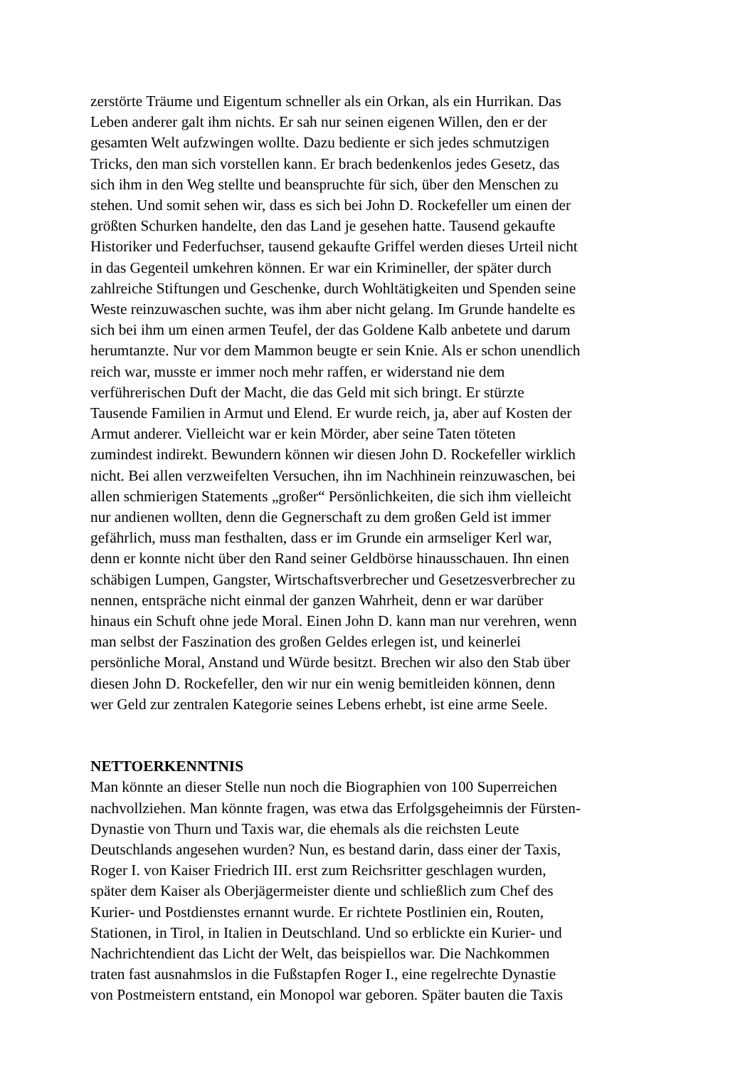zerstörte Träume und Eigentum schneller als ein Orkan, als ein Hurrikan. Das
Leben anderer galt ihm nichts. Er sah nur seinen eigenen Willen, den er der
gesamten Welt aufzwingen wollte. Dazu bediente er sich jedes schmutzigen
Tricks, den man sich vorstellen kann. Er brach bedenkenlos jedes Gesetz, das
sich ihm in den Weg stellte und beanspruchte für sich, über den Menschen zu
stehen. Und somit sehen wir, dass es sich bei John D. Rockefeller um einen der
größten Schurken handelte, den das Land je gesehen hatte. Tausend gekaufte
Historiker und Federfuchser, tausend gekaufte Griffel werden dieses Urteil nicht
in das Gegenteil umkehren können. Er war ein Krimineller, der später durch
zahlreiche Stiftungen und Geschenke, durch Wohltätigkeiten und Spenden seine
Weste reinzuwaschen suchte, was ihm aber nicht gelang. Im Grunde handelte es
sich bei ihm um einen armen Teufel, der das Goldene Kalb anbetete und darum
herumtanzte. Nur vor dem Mammon beugte er sein Knie. Als er schon unendlich
reich war, musste er immer noch mehr raffen, er widerstand nie dem
verführerischen Duft der Macht, die das Geld mit sich bringt. Er stürzte
Tausende Familien in Armut und Elend. Er wurde reich, ja, aber auf Kosten der
Armut anderer. Vielleicht war er kein Mörder, aber seine Taten töteten
zumindest indirekt. Bewundern können wir diesen John D. Rockefeller wirklich
nicht. Bei allen verzweifelten Versuchen, ihn im Nachhinein reinzuwaschen, bei
allen schmierigen Statements „großer“ Persönlichkeiten, die sich ihm vielleicht
nur andienen wollten, denn die Gegnerschaft zu dem großen Geld ist immer
gefährlich, muss man festhalten, dass er im Grunde ein armseliger Kerl war,
denn er konnte nicht über den Rand seiner Geldbörse hinausschauen. Ihn einen
schäbigen Lumpen, Gangster, Wirtschaftsverbrecher und Gesetzesverbrecher zu
nennen, entspräche nicht einmal der ganzen Wahrheit, denn er war darüber
hinaus ein Schuft ohne jede Moral. Einen John D. kann man nur verehren, wenn
man selbst der Faszination des großen Geldes erlegen ist, und keinerlei
persönliche Moral, Anstand und Würde besitzt. Brechen wir also den Stab über
diesen John D. Rockefeller, den wir nur ein wenig bemitleiden können, denn
wer Geld zur zentralen Kategorie seines Lebens erhebt, ist eine arme Seele.
NETTOERKENNTNIS
Man könnte an dieser Stelle nun noch die Biographien von 100 Superreichen
nachvollziehen. Man könnte fragen, was etwa das Erfolgsgeheimnis der Fürsten-
Dynastie von Thurn und Taxis war, die ehemals als die reichsten Leute
Deutschlands angesehen wurden? Nun, es bestand darin, dass einer der Taxis,
Roger I. von Kaiser Friedrich III. erst zum Reichsritter geschlagen wurden,
später dem Kaiser als Oberjägermeister diente und schließlich zum Chef des
Kurier- und Postdienstes ernannt wurde. Er richtete Postlinien ein, Routen,
Stationen, in Tirol, in Italien in Deutschland. Und so erblickte ein Kurier- und
Nachrichtendient das Licht der Welt, das beispiellos war. Die Nachkommen
traten fast ausnahmslos in die Fußstapfen Roger I., eine regelrechte Dynastie
von Postmeistern entstand, ein Monopol war geboren. Später bauten die Taxis